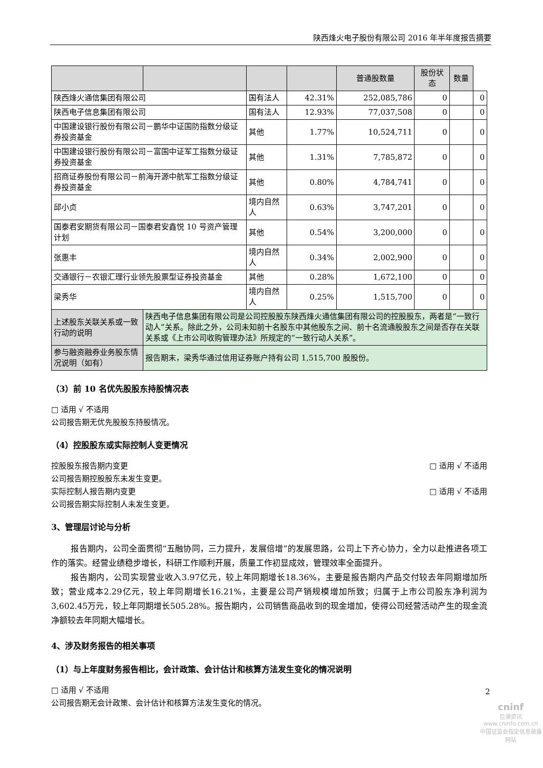陕西烽火电子股份有限公司 2016 年半年度报告摘要
| | | | | 普通股数量 | 股份状态 | 数量 | |
| --- | --- | --- | --- | --- | --- | --- | --- |
| 陕西烽火通信集团有限公司 | | 国有法人 | 42.31% | 252,085,786 | 0 | | 0 |
| 陕西电子信息集团有限公司 | | 国有法人 | 12.93% | 77,037,508 | 0 | | 0 |
| 中国建设银行股份有限公司－鹏华中证国防指数分级证券投资基金 | | 其他 | 1.77% | 10,524,711 | 0 | | 0 |
| 中国建设银行股份有限公司－富国中证军工指数分级证券投资基金 | | 其他 | 1.31% | 7,785,872 | 0 | | 0 |
| 招商证券股份有限公司－前海开源中航军工指数分级证券投资基金 | | 其他 | 0.80% | 4,784,741 | 0 | | 0 |
| 邱小贞 | | 境内自然人 | 0.63% | 3,747,201 | 0 | | 0 |
| 国泰君安期货有限公司－国泰君安鑫悦 10 号资产管理计划 | | 其他 | 0.54% | 3,200,000 | 0 | | 0 |
| 张惠丰 | | 境内自然人 | 0.34% | 2,002,900 | 0 | | 0 |
| 交通银行－农银汇理行业领先股票型证券投资基金 | | 其他 | 0.28% | 1,672,100 | 0 | | 0 |
| 梁秀华 | | 境内自然人 | 0.25% | 1,515,700 | 0 | | 0 |
| 上述股东关联关系或一致行动的说明 | 陕西电子信息集团有限公司是公司控股股东陕西烽火通信集团有限公司的控股股东，两者是“一致行动人”关系。除此之外，公司未知前十名股东中其他股东之间、前十名流通股股东之间是否存在关联关系或《上市公司收购管理办法》所规定的“一致行动人关系”。 | | | | | | |
| 参与融资融券业务股东情况说明（如有） | 报告期末，梁秀华通过信用证券账户持有公司 1,515,700 股股份。 | | | | | | |
（3）前 10 名优先股股东持股情况表
□ 适用 √ 不适用
公司报告期无优先股股东持股情况。
（4）控股股东或实际控制人变更情况
控股股东报告期内变更 □ 适用 √ 不适用
公司报告期控股股东未发生变更。
实际控制人报告期内变更 □ 适用 √ 不适用
公司报告期实际控制人未发生变更。
3、管理层讨论与分析
报告期内，公司全面贯彻“五融协同，三力提升，发展倍增”的发展思路，公司上下齐心协力，全力以赴推进各项工作的落实。经营业绩稳步增长，科研工作顺利开展，质量工作初显成效，管理效率全面提升。
报告期内，公司实现营业收入3.97亿元，较上年同期增长18.36%，主要是报告期内产品交付较去年同期增加所致；营业成本2.29亿元，较上年同期增长16.21%，主要是公司产销规模增加所致；归属于上市公司股东净利润为3,602.45万元，较上年同期增长505.28%。报告期内，公司销售商品收到的现金增加，使得公司经营活动产生的现金流净额较去年同期大幅增长。
4、涉及财务报告的相关事项
（1）与上年度财务报告相比，会计政策、会计估计和核算方法发生变化的情况说明
□ 适用 √ 不适用
公司报告期无会计政策、会计估计和核算方法发生变化的情况。
2
cninf
巨潮资讯
www.cninfo.com.cn
中国证监会指定信息披露网站